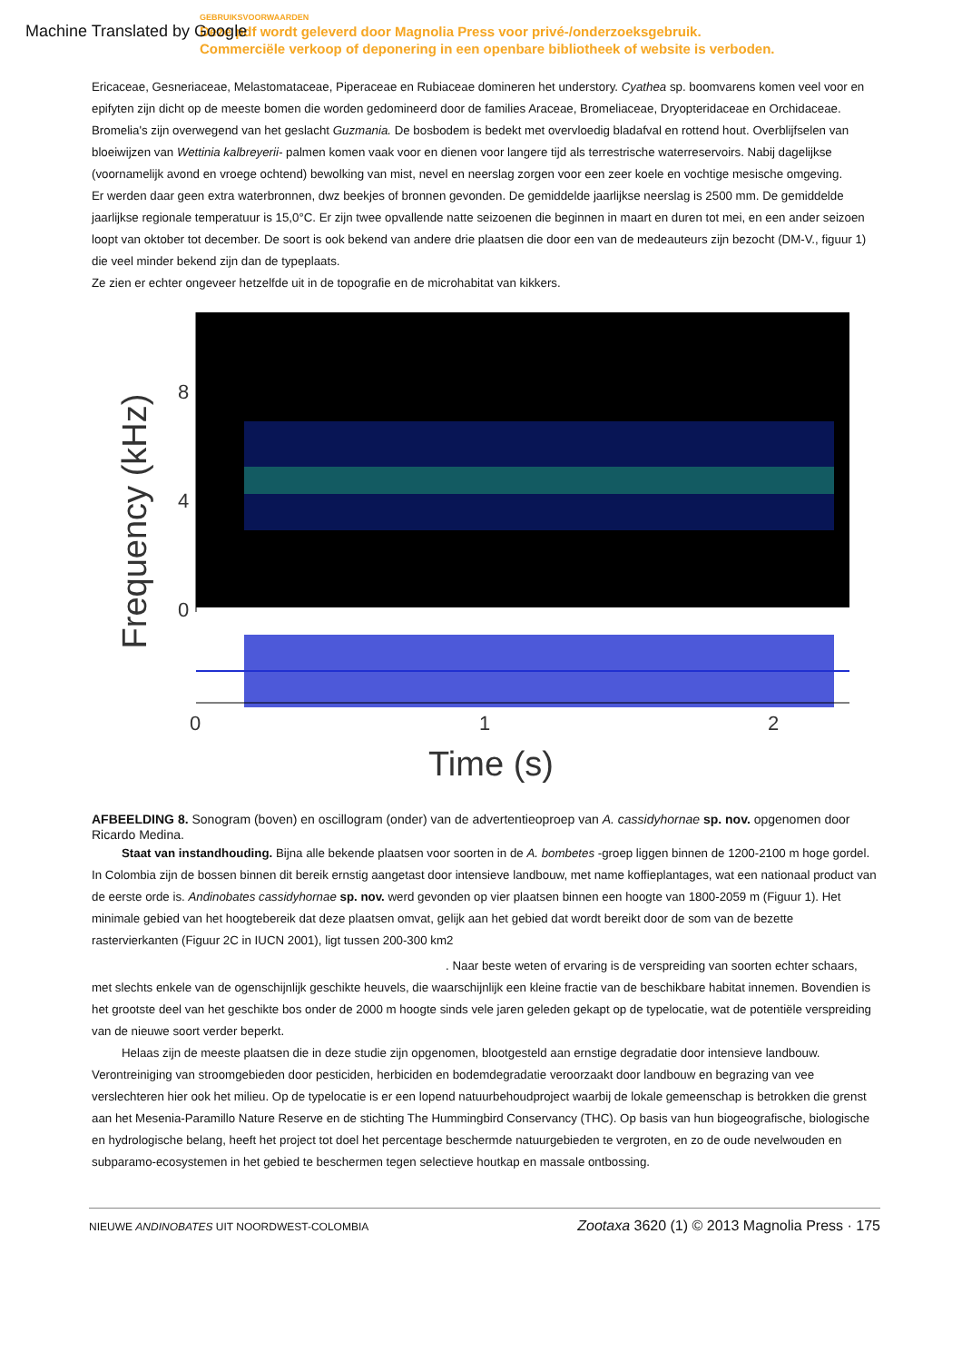Machine Translated by Google
GEBRUIKSVOORWAARDEN
Deze pdf wordt geleverd door Magnolia Press voor privé-/onderzoeksgebruik.
Commerciële verkoop of deponering in een openbare bibliotheek of website is verboden.
Ericaceae, Gesneriaceae, Melastomataceae, Piperaceae en Rubiaceae domineren het understory. Cyathea sp. boomvarens komen veel voor en epifyten zijn dicht op de meeste bomen die worden gedomineerd door de families Araceae, Bromeliaceae, Dryopteridaceae en Orchidaceae. Bromelia's zijn overwegend van het geslacht Guzmania. De bosbodem is bedekt met overvloedig bladafval en rottend hout. Overblijfselen van bloeiwijzen van Wettinia kalbreyerii- palmen komen vaak voor en dienen voor langere tijd als terrestrische waterreservoirs. Nabij dagelijkse (voornamelijk avond en vroege ochtend) bewolking van mist, nevel en neerslag zorgen voor een zeer koele en vochtige mesische omgeving.
Er werden daar geen extra waterbronnen, dwz beekjes of bronnen gevonden. De gemiddelde jaarlijkse neerslag is 2500 mm. De gemiddelde jaarlijkse regionale temperatuur is 15,0°C. Er zijn twee opvallende natte seizoenen die beginnen in maart en duren tot mei, en een ander seizoen loopt van oktober tot december. De soort is ook bekend van andere drie plaatsen die door een van de medeauteurs zijn bezocht (DM-V., figuur 1) die veel minder bekend zijn dan de typeplaats.
Ze zien er echter ongeveer hetzelfde uit in de topografie en de microhabitat van kikkers.
8
4
0
Frequency (kHz)
0
1
2
Time (s)
AFBEELDING 8. Sonogram (boven) en oscillogram (onder) van de advertentieoproep van A. cassidyhornae sp. nov. opgenomen door Ricardo Medina.
Staat van instandhouding. Bijna alle bekende plaatsen voor soorten in de A. bombetes -groep liggen binnen de 1200-2100 m hoge gordel. In Colombia zijn de bossen binnen dit bereik ernstig aangetast door intensieve landbouw, met name koffieplantages, wat een nationaal product van de eerste orde is. Andinobates cassidyhornae sp. nov. werd gevonden op vier plaatsen binnen een hoogte van 1800-2059 m (Figuur 1). Het minimale gebied van het hoogtebereik dat deze plaatsen omvat, gelijk aan het gebied dat wordt bereikt door de som van de bezette rastervierkanten (Figuur 2C in IUCN 2001), ligt tussen 200-300 km2
. Naar beste weten of ervaring is de verspreiding van soorten echter schaars, met slechts enkele van de ogenschijnlijk geschikte heuvels, die waarschijnlijk een kleine fractie van de beschikbare habitat innemen. Bovendien is het grootste deel van het geschikte bos onder de 2000 m hoogte sinds vele jaren geleden gekapt op de typelocatie, wat de potentiële verspreiding van de nieuwe soort verder beperkt.
Helaas zijn de meeste plaatsen die in deze studie zijn opgenomen, blootgesteld aan ernstige degradatie door intensieve landbouw. Verontreiniging van stroomgebieden door pesticiden, herbiciden en bodemdegradatie veroorzaakt door landbouw en begrazing van vee verslechteren hier ook het milieu. Op de typelocatie is er een lopend natuurbehoudproject waarbij de lokale gemeenschap is betrokken die grenst aan het Mesenia-Paramillo Nature Reserve en de stichting The Hummingbird Conservancy (THC). Op basis van hun biogeografische, biologische en hydrologische belang, heeft het project tot doel het percentage beschermde natuurgebieden te vergroten, en zo de oude nevelwouden en subparamo-ecosystemen in het gebied te beschermen tegen selectieve houtkap en massale ontbossing.
NIEUWE ANDINOBATES UIT NOORDWEST-COLOMBIA Zootaxa 3620 (1) © 2013 Magnolia Press · 175